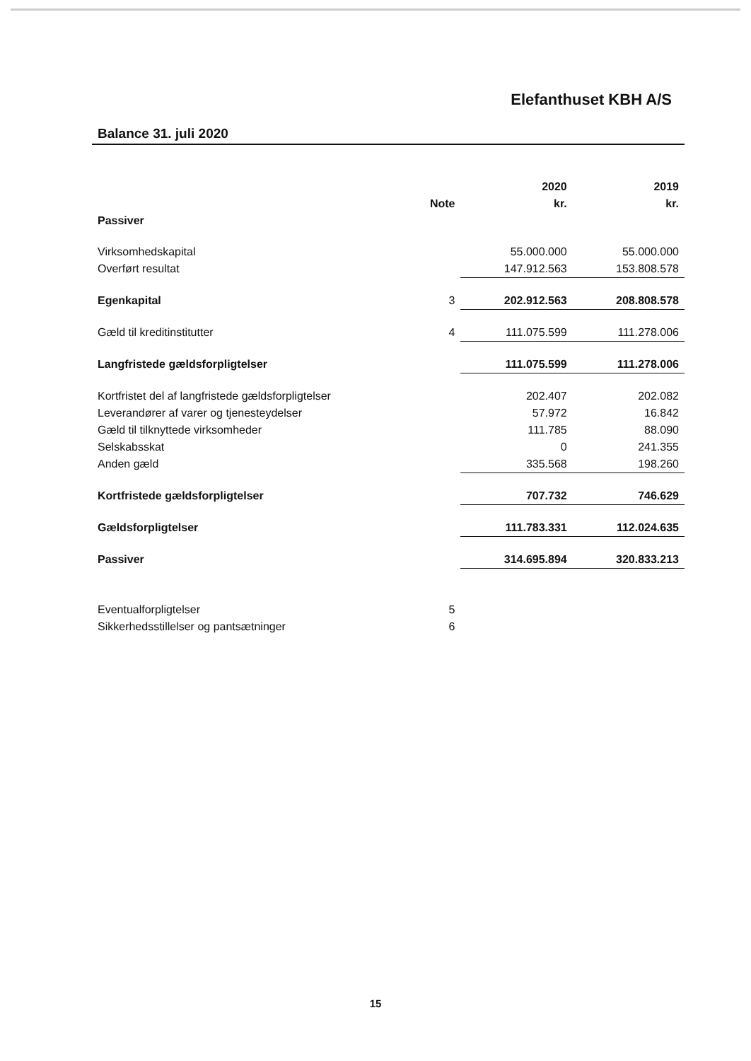Elefanthuset KBH A/S
Balance 31. juli 2020
| | | 2020 | 2019 |
| --- | --- | --- | --- |
| | Note | kr. | kr. |
| Passiver | | | |
| Virksomhedskapital | | 55.000.000 | 55.000.000 |
| Overført resultat | | 147.912.563 | 153.808.578 |
| Egenkapital | 3 | 202.912.563 | 208.808.578 |
| Gæld til kreditinstitutter | 4 | 111.075.599 | 111.278.006 |
| Langfristede gældsforpligtelser | | 111.075.599 | 111.278.006 |
| Kortfristet del af langfristede gældsforpligtelser | | 202.407 | 202.082 |
| Leverandører af varer og tjenesteydelser | | 57.972 | 16.842 |
| Gæld til tilknyttede virksomheder | | 111.785 | 88.090 |
| Selskabsskat | | 0 | 241.355 |
| Anden gæld | | 335.568 | 198.260 |
| Kortfristede gældsforpligtelser | | 707.732 | 746.629 |
| Gældsforpligtelser | | 111.783.331 | 112.024.635 |
| Passiver | | 314.695.894 | 320.833.213 |
| Eventualforpligtelser | 5 | | |
| Sikkerhedsstillelser og pantsætninger | 6 | | |
15